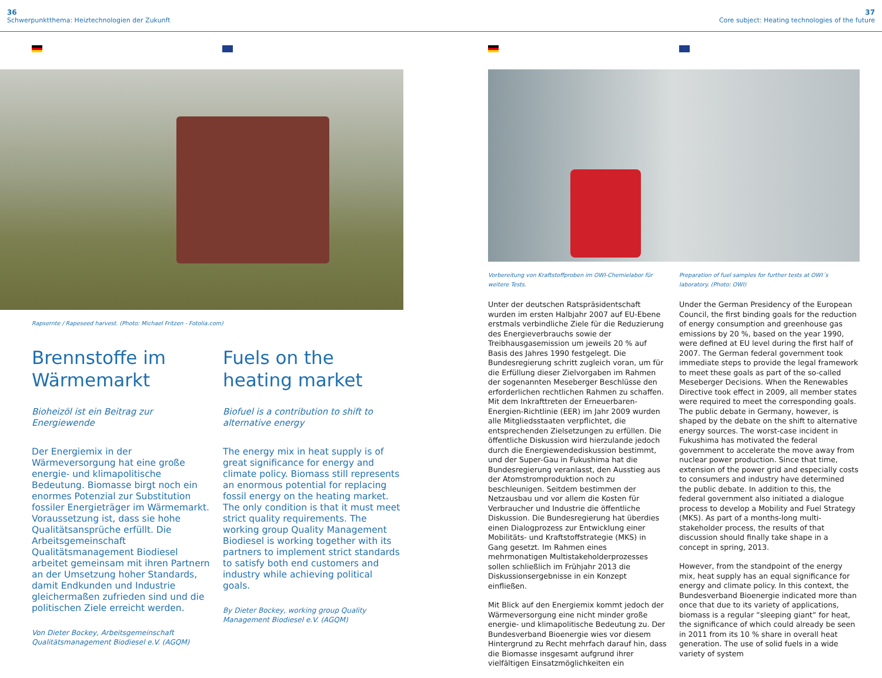36
Schwerpunktthema: Heiztechnologien der Zukunft
37
Core subject: Heating technologies of the future
Rapsernte / Rapeseed harvest. (Photo: Michael Fritzen - Fotolia.com)
Brennstoffe im Wärmemarkt
Bioheizöl ist ein Beitrag zur Energiewende
Der Energiemix in der Wärmeversorgung hat eine große energie- und klimapolitische Bedeutung. Biomasse birgt noch ein enormes Potenzial zur Substitution fossiler Energieträger im Wärmemarkt. Voraussetzung ist, dass sie hohe Qualitätsansprüche erfüllt. Die Arbeitsgemeinschaft Qualitätsmanagement Biodiesel arbeitet gemeinsam mit ihren Partnern an der Umsetzung hoher Standards, damit Endkunden und Industrie gleichermaßen zufrieden sind und die politischen Ziele erreicht werden.
Von Dieter Bockey, Arbeitsgemeinschaft Qualitätsmanagement Biodiesel e.V. (AGQM)
Fuels on the heating market
Biofuel is a contribution to shift to alternative energy
The energy mix in heat supply is of great significance for energy and climate policy. Biomass still represents an enormous potential for replacing fossil energy on the heating market. The only condition is that it must meet strict quality requirements. The working group Quality Management Biodiesel is working together with its partners to implement strict standards to satisfy both end customers and industry while achieving political goals.
By Dieter Bockey, working group Quality Management Biodiesel e.V. (AGQM)
Vorbereitung von Kraftstoffproben im OWI-Chemielabor für weitere Tests.
Preparation of fuel samples for further tests at OWI´s laboratory. (Photo: OWI)
Unter der deutschen Ratspräsidentschaft wurden im ersten Halbjahr 2007 auf EU-Ebene erstmals verbindliche Ziele für die Reduzierung des Energieverbrauchs sowie der Treibhausgasemission um jeweils 20 % auf Basis des Jahres 1990 festgelegt. Die Bundesregierung schritt zugleich voran, um für die Erfüllung dieser Zielvorgaben im Rahmen der sogenannten Meseberger Beschlüsse den erforderlichen rechtlichen Rahmen zu schaffen. Mit dem Inkrafttreten der Erneuerbaren-Energien-Richtlinie (EER) im Jahr 2009 wurden alle Mitgliedsstaaten verpflichtet, die entsprechenden Zielsetzungen zu erfüllen. Die öffentliche Diskussion wird hierzulande jedoch durch die Energiewendediskussion bestimmt, und der Super-Gau in Fukushima hat die Bundesregierung veranlasst, den Ausstieg aus der Atomstromproduktion noch zu beschleunigen. Seitdem bestimmen der Netzausbau und vor allem die Kosten für Verbraucher und Industrie die öffentliche Diskussion. Die Bundesregierung hat überdies einen Dialogprozess zur Entwicklung einer Mobilitäts- und Kraftstoffstrategie (MKS) in Gang gesetzt. Im Rahmen eines mehrmonatigen Multistakeholderprozesses sollen schließlich im Frühjahr 2013 die Diskussionsergebnisse in ein Konzept einfließen.
Mit Blick auf den Energiemix kommt jedoch der Wärmeversorgung eine nicht minder große energie- und klimapolitische Bedeutung zu. Der Bundesverband Bioenergie wies vor diesem Hintergrund zu Recht mehrfach darauf hin, dass die Biomasse insgesamt aufgrund ihrer vielfältigen Einsatzmöglichkeiten ein
Under the German Presidency of the European Council, the first binding goals for the reduction of energy consumption and greenhouse gas emissions by 20 %, based on the year 1990, were defined at EU level during the first half of 2007. The German federal government took immediate steps to provide the legal framework to meet these goals as part of the so-called Meseberger Decisions. When the Renewables Directive took effect in 2009, all member states were required to meet the corresponding goals. The public debate in Germany, however, is shaped by the debate on the shift to alternative energy sources. The worst-case incident in Fukushima has motivated the federal government to accelerate the move away from nuclear power production. Since that time, extension of the power grid and especially costs to consumers and industry have determined the public debate. In addition to this, the federal government also initiated a dialogue process to develop a Mobility and Fuel Strategy (MKS). As part of a months-long multi-stakeholder process, the results of that discussion should finally take shape in a concept in spring, 2013.
However, from the standpoint of the energy mix, heat supply has an equal significance for energy and climate policy. In this context, the Bundesverband Bioenergie indicated more than once that due to its variety of applications, biomass is a regular “sleeping giant“ for heat, the significance of which could already be seen in 2011 from its 10 % share in overall heat generation. The use of solid fuels in a wide variety of system